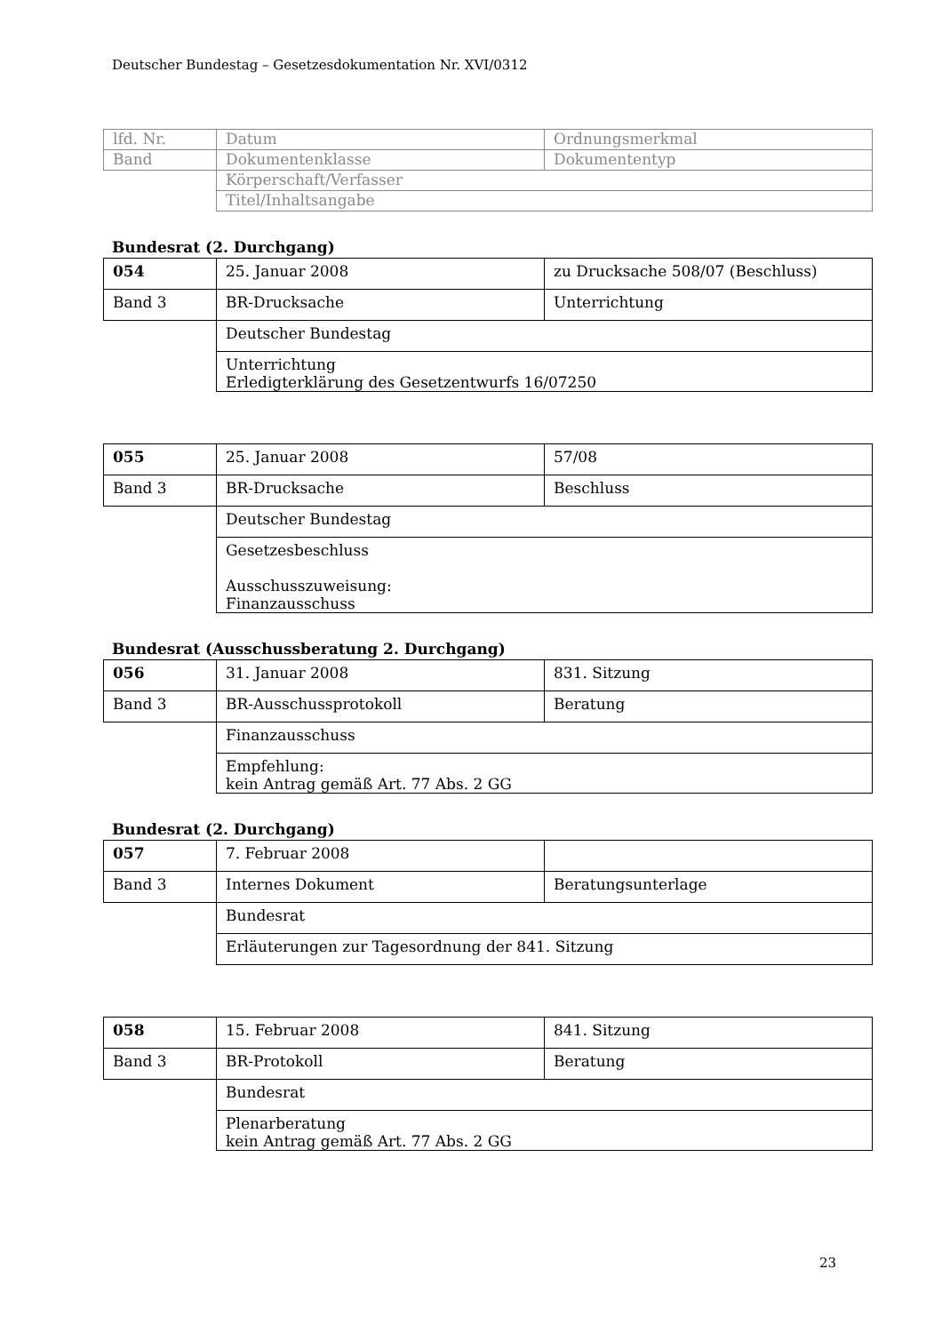Deutscher Bundestag – Gesetzesdokumentation Nr. XVI/0312
| lfd. Nr. | Datum | Ordnungsmerkmal |
| Band | Dokumentenklasse | Dokumententyp |
| | Körperschaft/Verfasser | |
| | Titel/Inhaltsangabe | |
Bundesrat (2. Durchgang)
| 054 | 25. Januar 2008 | zu Drucksache 508/07 (Beschluss) |
| Band 3 | BR-Drucksache | Unterrichtung |
| | Deutscher Bundestag | |
| | Unterrichtung Erledigterklärung des Gesetzentwurfs 16/07250 | |
| 055 | 25. Januar 2008 | 57/08 |
| Band 3 | BR-Drucksache | Beschluss |
| | Deutscher Bundestag | |
| | Gesetzesbeschluss Ausschusszuweisung: Finanzausschuss | |
Bundesrat (Ausschussberatung 2. Durchgang)
| 056 | 31. Januar 2008 | 831. Sitzung |
| Band 3 | BR-Ausschussprotokoll | Beratung |
| | Finanzausschuss | |
| | Empfehlung: kein Antrag gemäß Art. 77 Abs. 2 GG | |
Bundesrat (2. Durchgang)
| 057 | 7. Februar 2008 | |
| Band 3 | Internes Dokument | Beratungsunterlage |
| | Bundesrat | |
| | Erläuterungen zur Tagesordnung der 841. Sitzung | |
| 058 | 15. Februar 2008 | 841. Sitzung |
| Band 3 | BR-Protokoll | Beratung |
| | Bundesrat | |
| | Plenarberatung kein Antrag gemäß Art. 77 Abs. 2 GG | |
23